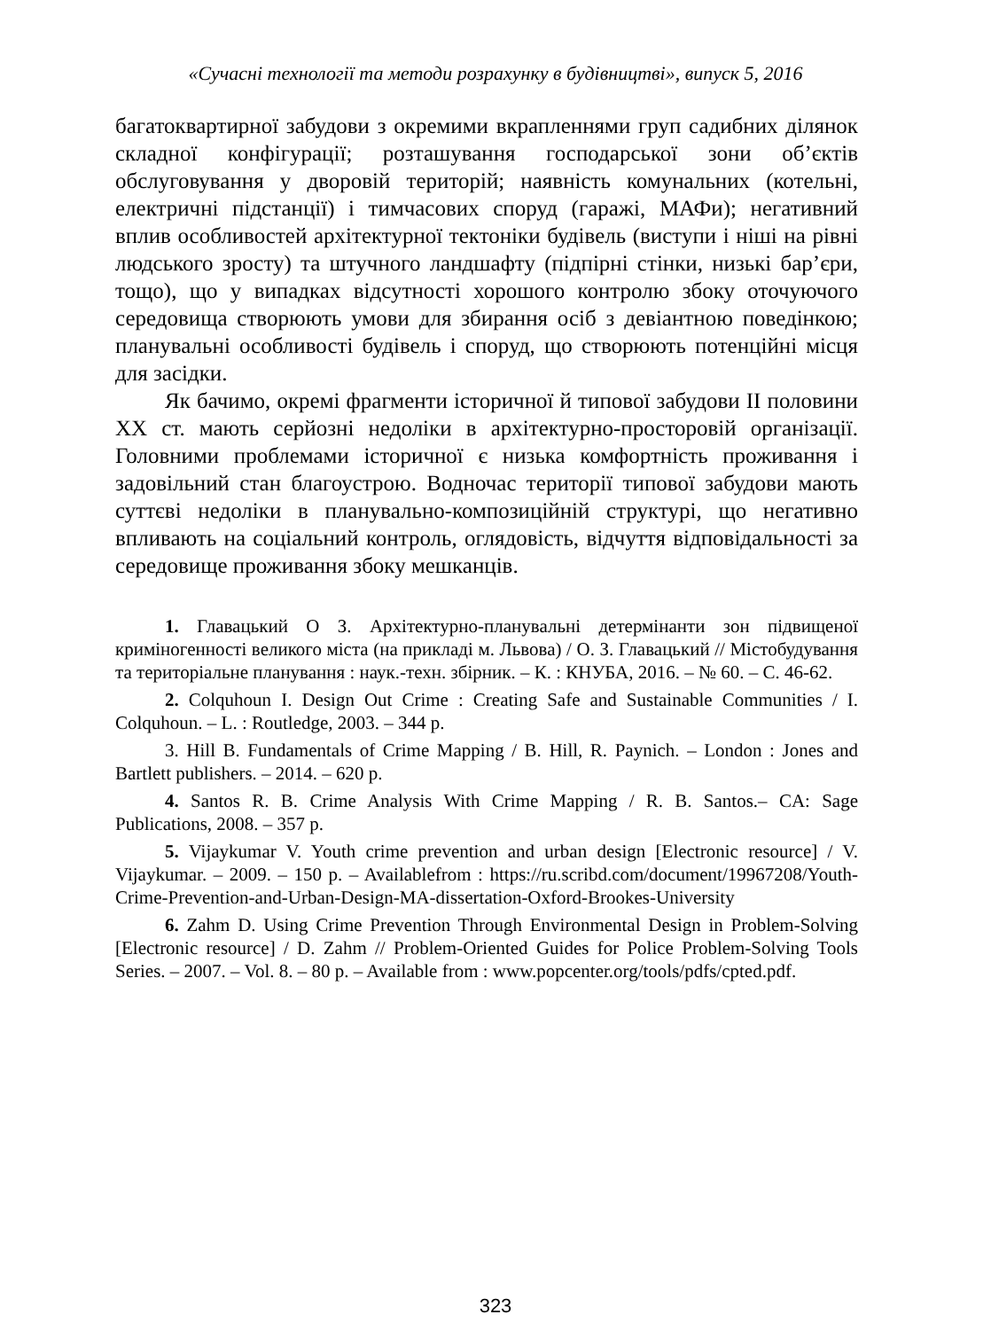«Сучасні технології та методи розрахунку в будівництві», випуск 5, 2016
багатоквартирної забудови з окремими вкрапленнями груп садибних ділянок складної конфігурації; розташування господарської зони об’єктів обслуговування у дворовій територій; наявність комунальних (котельні, електричні підстанції) і тимчасових споруд (гаражі, МАФи); негативний вплив особливостей архітектурної тектоніки будівель (виступи і ніші на рівні людського зросту) та штучного ландшафту (підпірні стінки, низькі бар’єри, тощо), що у випадках відсутності хорошого контролю збоку оточуючого середовища створюють умови для збирання осіб з девіантною поведінкою; планувальні особливості будівель і споруд, що створюють потенційні місця для засідки.
Як бачимо, окремі фрагменти історичної й типової забудови ІІ половини ХХ ст. мають серйозні недоліки в архітектурно-просторовій організації. Головними проблемами історичної є низька комфортність проживання і задовільний стан благоустрою. Водночас території типової забудови мають суттєві недоліки в планувально-композиційній структурі, що негативно впливають на соціальний контроль, оглядовість, відчуття відповідальності за середовище проживання збоку мешканців.
1. Главацький О З. Архітектурно-планувальні детермінанти зон підвищеної криміногенності великого міста (на прикладі м. Львова) / О. З. Главацький // Містобудування та територіальне планування : наук.-техн. збірник. – К. : КНУБА, 2016. – № 60. – С. 46-62.
2. Colquhoun I. Design Out Crime : Creating Safe and Sustainable Communities / I. Colquhoun. – L. : Routledge, 2003. – 344 p.
3. Hill B. Fundamentals of Crime Mapping / B. Hill, R. Paynich. – London : Jones and Bartlett publishers. – 2014. – 620 p.
4. Santos R. B. Crime Analysis With Crime Mapping / R. B. Santos.– CA: Sage Publications, 2008. – 357 p.
5. Vijaykumar V. Youth crime prevention and urban design [Electronic resource] / V. Vijaykumar. – 2009. – 150 p. – Availablefrom : https://ru.scribd.com/document/19967208/Youth-Crime-Prevention-and-Urban-Design-MA-dissertation-Oxford-Brookes-University
6. Zahm D. Using Crime Prevention Through Environmental Design in Problem-Solving [Electronic resource] / D. Zahm // Problem-Oriented Guides for Police Problem-Solving Tools Series. – 2007. – Vol. 8. – 80 p. – Available from : www.popcenter.org/tools/pdfs/cpted.pdf.
323